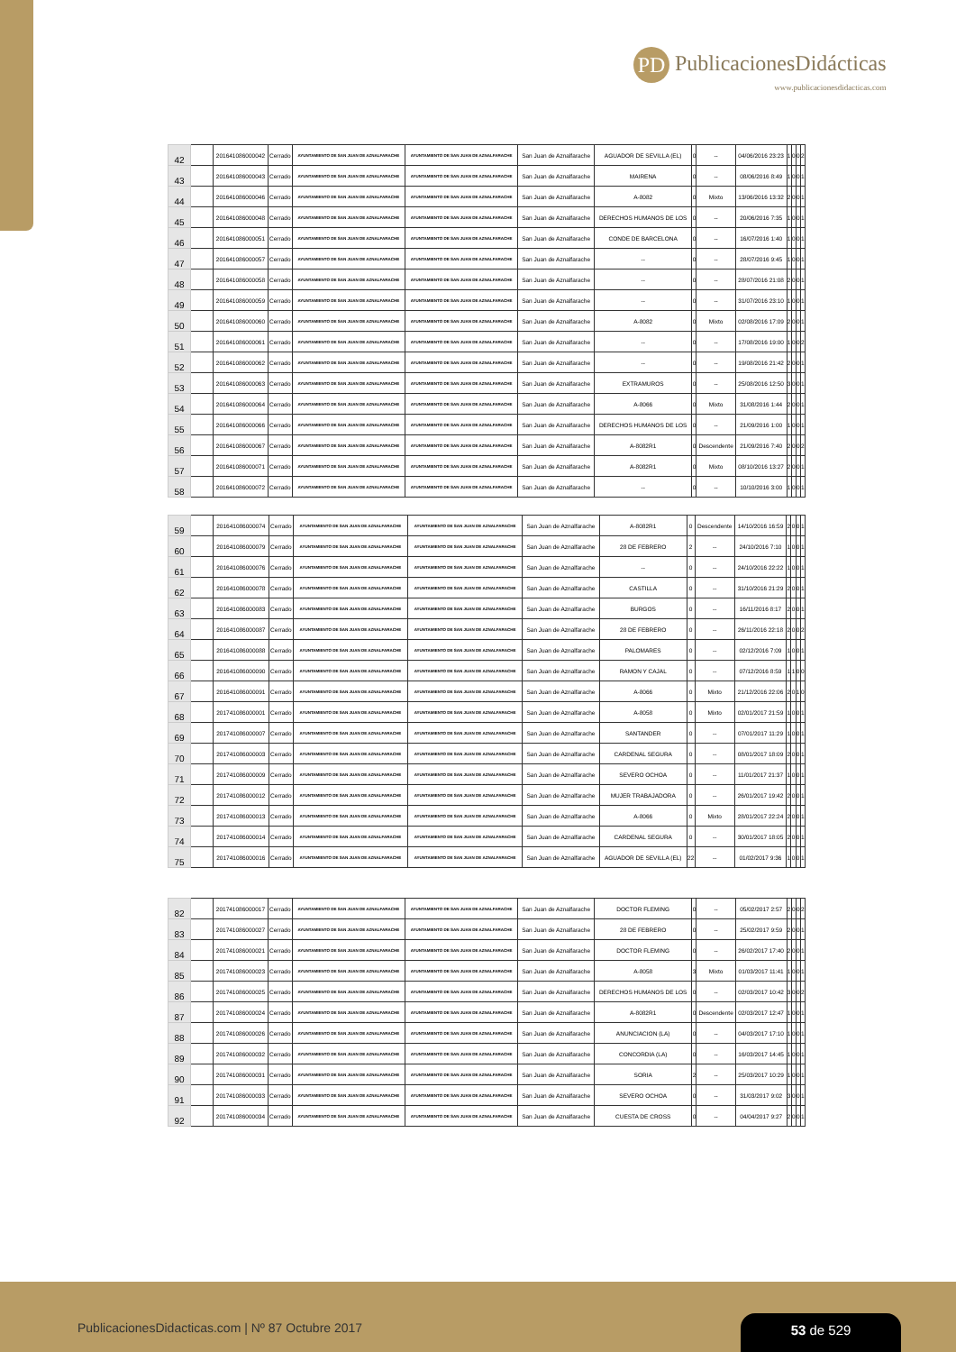PD PublicacionesDidácticas
www.publicacionesdidacticas.com
| 42 | | 201641086000042 | Cerrado | AYUNTAMIENTO DE SAN JUAN DE AZNALFARACHE | AYUNTAMIENTO DE SAN JUAN DE AZNALFARACHE | San Juan de Aznalfarache | AGUADOR DE SEVILLA (EL) | 0 | -- | 04/06/2016 23:23 | 1 | 0 | 0 | 2 |
| 43 | | 201641086000043 | Cerrado | AYUNTAMIENTO DE SAN JUAN DE AZNALFARACHE | AYUNTAMIENTO DE SAN JUAN DE AZNALFARACHE | San Juan de Aznalfarache | MAIRENA | 0 | -- | 08/06/2016 8:49 | 1 | 0 | 0 | 1 |
| 44 | | 201641086000046 | Cerrado | AYUNTAMIENTO DE SAN JUAN DE AZNALFARACHE | AYUNTAMIENTO DE SAN JUAN DE AZNALFARACHE | San Juan de Aznalfarache | A-8082 | 0 | Mixto | 13/06/2016 13:32 | 2 | 0 | 0 | 1 |
| 45 | | 201641086000048 | Cerrado | AYUNTAMIENTO DE SAN JUAN DE AZNALFARACHE | AYUNTAMIENTO DE SAN JUAN DE AZNALFARACHE | San Juan de Aznalfarache | DERECHOS HUMANOS DE LOS | 0 | -- | 20/06/2016 7:35 | 1 | 0 | 0 | 1 |
| 46 | | 201641086000051 | Cerrado | AYUNTAMIENTO DE SAN JUAN DE AZNALFARACHE | AYUNTAMIENTO DE SAN JUAN DE AZNALFARACHE | San Juan de Aznalfarache | CONDE DE BARCELONA | 0 | -- | 16/07/2016 1:40 | 1 | 0 | 0 | 1 |
| 47 | | 201641086000057 | Cerrado | AYUNTAMIENTO DE SAN JUAN DE AZNALFARACHE | AYUNTAMIENTO DE SAN JUAN DE AZNALFARACHE | San Juan de Aznalfarache | -- | 0 | -- | 28/07/2016 9:45 | 1 | 0 | 0 | 1 |
| 48 | | 201641086000058 | Cerrado | AYUNTAMIENTO DE SAN JUAN DE AZNALFARACHE | AYUNTAMIENTO DE SAN JUAN DE AZNALFARACHE | San Juan de Aznalfarache | -- | 0 | -- | 28/07/2016 21:08 | 2 | 0 | 0 | 1 |
| 49 | | 201641086000059 | Cerrado | AYUNTAMIENTO DE SAN JUAN DE AZNALFARACHE | AYUNTAMIENTO DE SAN JUAN DE AZNALFARACHE | San Juan de Aznalfarache | -- | 0 | -- | 31/07/2016 23:10 | 1 | 0 | 0 | 1 |
| 50 | | 201641086000060 | Cerrado | AYUNTAMIENTO DE SAN JUAN DE AZNALFARACHE | AYUNTAMIENTO DE SAN JUAN DE AZNALFARACHE | San Juan de Aznalfarache | A-8082 | 0 | Mixto | 02/08/2016 17:09 | 2 | 0 | 0 | 1 |
| 51 | | 201641086000061 | Cerrado | AYUNTAMIENTO DE SAN JUAN DE AZNALFARACHE | AYUNTAMIENTO DE SAN JUAN DE AZNALFARACHE | San Juan de Aznalfarache | -- | 0 | -- | 17/08/2016 19:00 | 1 | 0 | 0 | 2 |
| 52 | | 201641086000062 | Cerrado | AYUNTAMIENTO DE SAN JUAN DE AZNALFARACHE | AYUNTAMIENTO DE SAN JUAN DE AZNALFARACHE | San Juan de Aznalfarache | -- | 0 | -- | 19/08/2016 21:42 | 2 | 0 | 0 | 1 |
| 53 | | 201641086000063 | Cerrado | AYUNTAMIENTO DE SAN JUAN DE AZNALFARACHE | AYUNTAMIENTO DE SAN JUAN DE AZNALFARACHE | San Juan de Aznalfarache | EXTRAMUROS | 0 | -- | 25/08/2016 12:50 | 3 | 0 | 0 | 1 |
| 54 | | 201641086000064 | Cerrado | AYUNTAMIENTO DE SAN JUAN DE AZNALFARACHE | AYUNTAMIENTO DE SAN JUAN DE AZNALFARACHE | San Juan de Aznalfarache | A-8066 | 0 | Mixto | 31/08/2016 1:44 | 2 | 0 | 0 | 1 |
| 55 | | 201641086000066 | Cerrado | AYUNTAMIENTO DE SAN JUAN DE AZNALFARACHE | AYUNTAMIENTO DE SAN JUAN DE AZNALFARACHE | San Juan de Aznalfarache | DERECHOS HUMANOS DE LOS | 0 | -- | 21/09/2016 1:00 | 1 | 0 | 0 | 1 |
| 56 | | 201641086000067 | Cerrado | AYUNTAMIENTO DE SAN JUAN DE AZNALFARACHE | AYUNTAMIENTO DE SAN JUAN DE AZNALFARACHE | San Juan de Aznalfarache | A-8082R1 | 0 | Descendente | 21/09/2016 7:40 | 2 | 0 | 0 | 2 |
| 57 | | 201641086000071 | Cerrado | AYUNTAMIENTO DE SAN JUAN DE AZNALFARACHE | AYUNTAMIENTO DE SAN JUAN DE AZNALFARACHE | San Juan de Aznalfarache | A-8082R1 | 0 | Mixto | 08/10/2016 13:27 | 2 | 0 | 0 | 1 |
| 58 | | 201641086000072 | Cerrado | AYUNTAMIENTO DE SAN JUAN DE AZNALFARACHE | AYUNTAMIENTO DE SAN JUAN DE AZNALFARACHE | San Juan de Aznalfarache | -- | 0 | -- | 10/10/2016 3:00 | 1 | 0 | 0 | 1 |
| 59 | | 201641086000074 | Cerrado | AYUNTAMIENTO DE SAN JUAN DE AZNALFARACHE | AYUNTAMIENTO DE SAN JUAN DE AZNALFARACHE | San Juan de Aznalfarache | A-8082R1 | 0 | Descendente | 14/10/2016 16:59 | 2 | 0 | 0 | 1 |
| 60 | | 201641086000079 | Cerrado | AYUNTAMIENTO DE SAN JUAN DE AZNALFARACHE | AYUNTAMIENTO DE SAN JUAN DE AZNALFARACHE | San Juan de Aznalfarache | 28 DE FEBRERO | 2 | -- | 24/10/2016 7:10 | 1 | 0 | 0 | 1 |
| 61 | | 201641086000076 | Cerrado | AYUNTAMIENTO DE SAN JUAN DE AZNALFARACHE | AYUNTAMIENTO DE SAN JUAN DE AZNALFARACHE | San Juan de Aznalfarache | -- | 0 | -- | 24/10/2016 22:22 | 1 | 0 | 0 | 1 |
| 62 | | 201641086000078 | Cerrado | AYUNTAMIENTO DE SAN JUAN DE AZNALFARACHE | AYUNTAMIENTO DE SAN JUAN DE AZNALFARACHE | San Juan de Aznalfarache | CASTILLA | 0 | -- | 31/10/2016 21:29 | 2 | 0 | 0 | 1 |
| 63 | | 201641086000083 | Cerrado | AYUNTAMIENTO DE SAN JUAN DE AZNALFARACHE | AYUNTAMIENTO DE SAN JUAN DE AZNALFARACHE | San Juan de Aznalfarache | BURGOS | 0 | -- | 16/11/2016 8:17 | 2 | 0 | 0 | 1 |
| 64 | | 201641086000087 | Cerrado | AYUNTAMIENTO DE SAN JUAN DE AZNALFARACHE | AYUNTAMIENTO DE SAN JUAN DE AZNALFARACHE | San Juan de Aznalfarache | 28 DE FEBRERO | 0 | -- | 26/11/2016 22:18 | 2 | 0 | 0 | 2 |
| 65 | | 201641086000088 | Cerrado | AYUNTAMIENTO DE SAN JUAN DE AZNALFARACHE | AYUNTAMIENTO DE SAN JUAN DE AZNALFARACHE | San Juan de Aznalfarache | PALOMARES | 0 | -- | 02/12/2016 7:09 | 1 | 0 | 0 | 1 |
| 66 | | 201641086000090 | Cerrado | AYUNTAMIENTO DE SAN JUAN DE AZNALFARACHE | AYUNTAMIENTO DE SAN JUAN DE AZNALFARACHE | San Juan de Aznalfarache | RAMON Y CAJAL | 0 | -- | 07/12/2016 8:59 | 1 | 1 | 0 | 0 |
| 67 | | 201641086000091 | Cerrado | AYUNTAMIENTO DE SAN JUAN DE AZNALFARACHE | AYUNTAMIENTO DE SAN JUAN DE AZNALFARACHE | San Juan de Aznalfarache | A-8066 | 0 | Mixto | 21/12/2016 22:06 | 2 | 0 | 1 | 0 |
| 68 | | 201741086000001 | Cerrado | AYUNTAMIENTO DE SAN JUAN DE AZNALFARACHE | AYUNTAMIENTO DE SAN JUAN DE AZNALFARACHE | San Juan de Aznalfarache | A-8058 | 0 | Mixto | 02/01/2017 21:59 | 1 | 0 | 0 | 1 |
| 69 | | 201741086000007 | Cerrado | AYUNTAMIENTO DE SAN JUAN DE AZNALFARACHE | AYUNTAMIENTO DE SAN JUAN DE AZNALFARACHE | San Juan de Aznalfarache | SANTANDER | 0 | -- | 07/01/2017 11:29 | 1 | 0 | 0 | 1 |
| 70 | | 201741086000003 | Cerrado | AYUNTAMIENTO DE SAN JUAN DE AZNALFARACHE | AYUNTAMIENTO DE SAN JUAN DE AZNALFARACHE | San Juan de Aznalfarache | CARDENAL SEGURA | 0 | -- | 08/01/2017 18:09 | 2 | 0 | 0 | 1 |
| 71 | | 201741086000009 | Cerrado | AYUNTAMIENTO DE SAN JUAN DE AZNALFARACHE | AYUNTAMIENTO DE SAN JUAN DE AZNALFARACHE | San Juan de Aznalfarache | SEVERO OCHOA | 0 | -- | 11/01/2017 21:37 | 1 | 0 | 0 | 1 |
| 72 | | 201741086000012 | Cerrado | AYUNTAMIENTO DE SAN JUAN DE AZNALFARACHE | AYUNTAMIENTO DE SAN JUAN DE AZNALFARACHE | San Juan de Aznalfarache | MUJER TRABAJADORA | 0 | -- | 26/01/2017 19:42 | 2 | 0 | 0 | 1 |
| 73 | | 201741086000013 | Cerrado | AYUNTAMIENTO DE SAN JUAN DE AZNALFARACHE | AYUNTAMIENTO DE SAN JUAN DE AZNALFARACHE | San Juan de Aznalfarache | A-8066 | 0 | Mixto | 28/01/2017 22:24 | 2 | 0 | 0 | 1 |
| 74 | | 201741086000014 | Cerrado | AYUNTAMIENTO DE SAN JUAN DE AZNALFARACHE | AYUNTAMIENTO DE SAN JUAN DE AZNALFARACHE | San Juan de Aznalfarache | CARDENAL SEGURA | 0 | -- | 30/01/2017 18:05 | 2 | 0 | 0 | 1 |
| 75 | | 201741086000016 | Cerrado | AYUNTAMIENTO DE SAN JUAN DE AZNALFARACHE | AYUNTAMIENTO DE SAN JUAN DE AZNALFARACHE | San Juan de Aznalfarache | AGUADOR DE SEVILLA (EL) | 22 | -- | 01/02/2017 9:36 | 1 | 0 | 0 | 1 |
| 82 | | 201741086000017 | Cerrado | AYUNTAMIENTO DE SAN JUAN DE AZNALFARACHE | AYUNTAMIENTO DE SAN JUAN DE AZNALFARACHE | San Juan de Aznalfarache | DOCTOR FLEMING | 0 | -- | 05/02/2017 2:57 | 2 | 0 | 0 | 2 |
| 83 | | 201741086000027 | Cerrado | AYUNTAMIENTO DE SAN JUAN DE AZNALFARACHE | AYUNTAMIENTO DE SAN JUAN DE AZNALFARACHE | San Juan de Aznalfarache | 28 DE FEBRERO | 0 | -- | 25/02/2017 9:59 | 2 | 0 | 0 | 1 |
| 84 | | 201741086000021 | Cerrado | AYUNTAMIENTO DE SAN JUAN DE AZNALFARACHE | AYUNTAMIENTO DE SAN JUAN DE AZNALFARACHE | San Juan de Aznalfarache | DOCTOR FLEMING | 0 | -- | 26/02/2017 17:40 | 2 | 0 | 0 | 1 |
| 85 | | 201741086000023 | Cerrado | AYUNTAMIENTO DE SAN JUAN DE AZNALFARACHE | AYUNTAMIENTO DE SAN JUAN DE AZNALFARACHE | San Juan de Aznalfarache | A-8058 | 3 | Mixto | 01/03/2017 11:41 | 1 | 0 | 0 | 1 |
| 86 | | 201741086000025 | Cerrado | AYUNTAMIENTO DE SAN JUAN DE AZNALFARACHE | AYUNTAMIENTO DE SAN JUAN DE AZNALFARACHE | San Juan de Aznalfarache | DERECHOS HUMANOS DE LOS | 0 | -- | 02/03/2017 10:42 | 3 | 0 | 0 | 2 |
| 87 | | 201741086000024 | Cerrado | AYUNTAMIENTO DE SAN JUAN DE AZNALFARACHE | AYUNTAMIENTO DE SAN JUAN DE AZNALFARACHE | San Juan de Aznalfarache | A-8082R1 | 0 | Descendente | 02/03/2017 12:47 | 1 | 0 | 0 | 1 |
| 88 | | 201741086000026 | Cerrado | AYUNTAMIENTO DE SAN JUAN DE AZNALFARACHE | AYUNTAMIENTO DE SAN JUAN DE AZNALFARACHE | San Juan de Aznalfarache | ANUNCIACION (LA) | 0 | -- | 04/03/2017 17:10 | 1 | 0 | 0 | 1 |
| 89 | | 201741086000032 | Cerrado | AYUNTAMIENTO DE SAN JUAN DE AZNALFARACHE | AYUNTAMIENTO DE SAN JUAN DE AZNALFARACHE | San Juan de Aznalfarache | CONCORDIA (LA) | 0 | -- | 16/03/2017 14:45 | 1 | 0 | 0 | 1 |
| 90 | | 201741086000031 | Cerrado | AYUNTAMIENTO DE SAN JUAN DE AZNALFARACHE | AYUNTAMIENTO DE SAN JUAN DE AZNALFARACHE | San Juan de Aznalfarache | SORIA | 2 | -- | 25/03/2017 10:29 | 1 | 0 | 0 | 1 |
| 91 | | 201741086000033 | Cerrado | AYUNTAMIENTO DE SAN JUAN DE AZNALFARACHE | AYUNTAMIENTO DE SAN JUAN DE AZNALFARACHE | San Juan de Aznalfarache | SEVERO OCHOA | 0 | -- | 31/03/2017 9:02 | 3 | 0 | 0 | 1 |
| 92 | | 201741086000034 | Cerrado | AYUNTAMIENTO DE SAN JUAN DE AZNALFARACHE | AYUNTAMIENTO DE SAN JUAN DE AZNALFARACHE | San Juan de Aznalfarache | CUESTA DE CROSS | 0 | -- | 04/04/2017 9:27 | 2 | 0 | 0 | 1 |
PublicacionesDidacticas.com | Nº 87 Octubre 2017
53 de 529